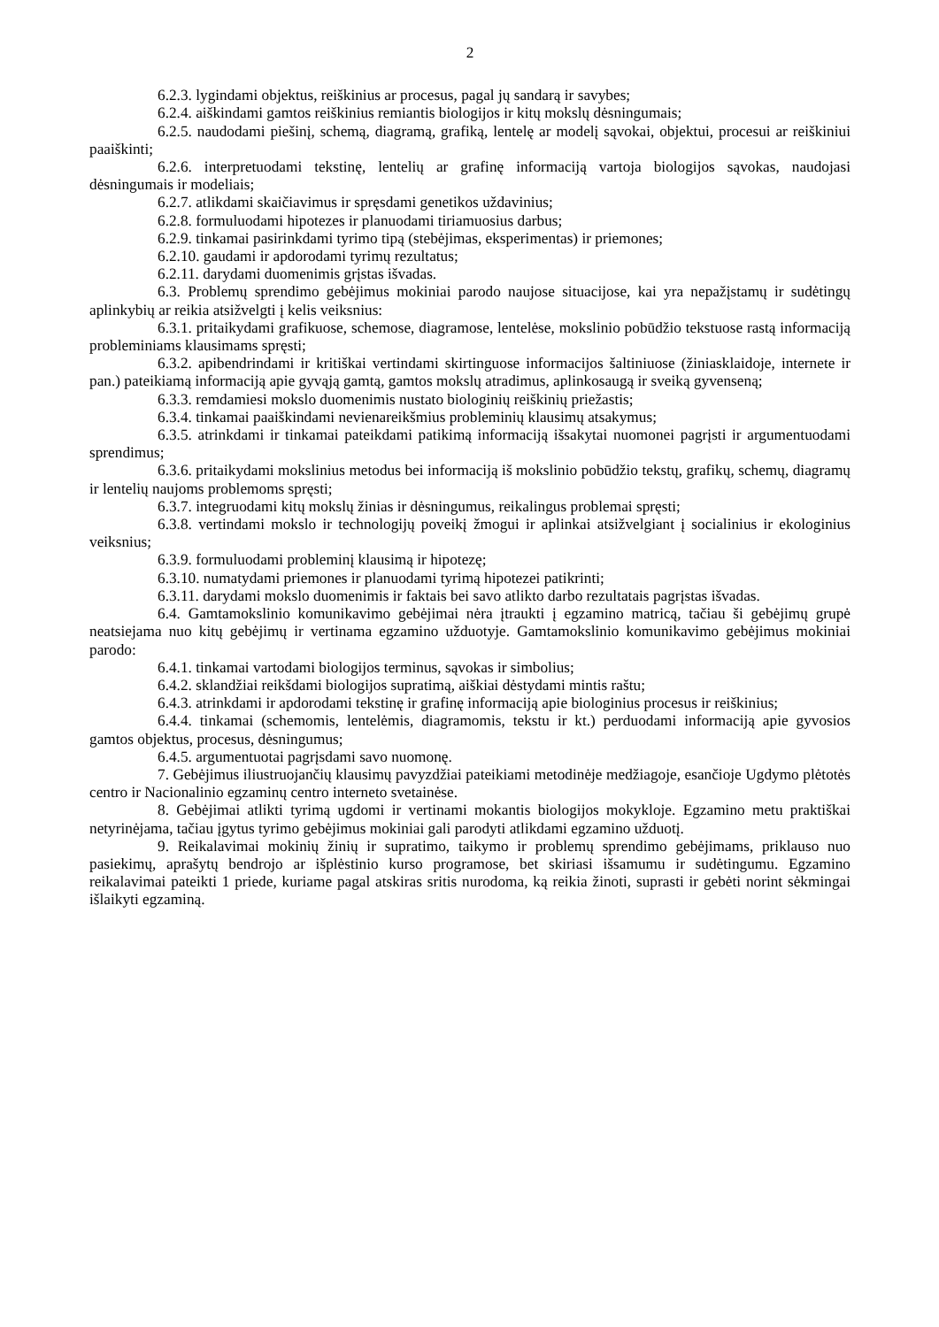2
6.2.3. lygindami objektus, reiškinius ar procesus, pagal jų sandarą ir savybes;
6.2.4. aiškindami gamtos reiškinius remiantis biologijos ir kitų mokslų dėsningumais;
6.2.5. naudodami piešinį, schemą, diagramą, grafiką, lentelę ar modelį sąvokai, objektui, procesui ar reiškiniui paaiškinti;
6.2.6. interpretuodami tekstinę, lentelių ar grafinę informaciją vartoja biologijos sąvokas, naudojasi dėsningumais ir modeliais;
6.2.7. atlikdami skaičiavimus ir spręsdami genetikos uždavinius;
6.2.8. formuluodami hipotezes ir planuodami tiriamuosius darbus;
6.2.9. tinkamai pasirinkdami tyrimo tipą (stebėjimas, eksperimentas) ir priemones;
6.2.10. gaudami ir apdorodami tyrimų rezultatus;
6.2.11. darydami duomenimis grįstas išvadas.
6.3. Problemų sprendimo gebėjimus mokiniai parodo naujose situacijose, kai yra nepažįstamų ir sudėtingų aplinkybių ar reikia atsižvelgti į kelis veiksnius:
6.3.1. pritaikydami grafikuose, schemose, diagramose, lentelėse, mokslinio pobūdžio tekstuose rastą informaciją probleminiams klausimams spręsti;
6.3.2. apibendrindami ir kritiškai vertindami skirtinguose informacijos šaltiniuose (žiniasklaidoje, internete ir pan.) pateikiamą informaciją apie gyvąją gamtą, gamtos mokslų atradimus, aplinkosaugą ir sveiką gyvenseną;
6.3.3. remdamiesi mokslo duomenimis nustato biologinių reiškinių priežastis;
6.3.4. tinkamai paaiškindami nevienareikšmius probleminių klausimų atsakymus;
6.3.5. atrinkdami ir tinkamai pateikdami patikimą informaciją išsakytai nuomonei pagrįsti ir argumentuodami sprendimus;
6.3.6. pritaikydami mokslinius metodus bei informaciją iš mokslinio pobūdžio tekstų, grafikų, schemų, diagramų ir lentelių naujoms problemoms spręsti;
6.3.7. integruodami kitų mokslų žinias ir dėsningumus, reikalingus problemai spręsti;
6.3.8. vertindami mokslo ir technologijų poveikį žmogui ir aplinkai atsižvelgiant į socialinius ir ekologinius veiksnius;
6.3.9. formuluodami probleminį klausimą ir hipotezę;
6.3.10. numatydami priemones ir planuodami tyrimą hipotezei patikrinti;
6.3.11. darydami mokslo duomenimis ir faktais bei savo atlikto darbo rezultatais pagrįstas išvadas.
6.4. Gamtamokslinio komunikavimo gebėjimai nėra įtraukti į egzamino matricą, tačiau ši gebėjimų grupė neatsiejama nuo kitų gebėjimų ir vertinama egzamino užduotyje. Gamtamokslinio komunikavimo gebėjimus mokiniai parodo:
6.4.1. tinkamai vartodami biologijos terminus, sąvokas ir simbolius;
6.4.2. sklandžiai reikšdami biologijos supratimą, aiškiai dėstydami mintis raštu;
6.4.3. atrinkdami ir apdorodami tekstinę ir grafinę informaciją apie biologinius procesus ir reiškinius;
6.4.4. tinkamai (schemomis, lentelėmis, diagramomis, tekstu ir kt.) perduodami informaciją apie gyvosios gamtos objektus, procesus, dėsningumus;
6.4.5. argumentuotai pagrįsdami savo nuomonę.
7. Gebėjimus iliustruojančių klausimų pavyzdžiai pateikiami metodinėje medžiagoje, esančioje Ugdymo plėtotės centro ir Nacionalinio egzaminų centro interneto svetainėse.
8. Gebėjimai atlikti tyrimą ugdomi ir vertinami mokantis biologijos mokykloje. Egzamino metu praktiškai netyrinėjama, tačiau įgytus tyrimo gebėjimus mokiniai gali parodyti atlikdami egzamino užduotį.
9. Reikalavimai mokinių žinių ir supratimo, taikymo ir problemų sprendimo gebėjimams, priklauso nuo pasiekimų, aprašytų bendrojo ar išplėstinio kurso programose, bet skiriasi išsamumu ir sudėtingumu. Egzamino reikalavimai pateikti 1 priede, kuriame pagal atskiras sritis nurodoma, ką reikia žinoti, suprasti ir gebėti norint sėkmingai išlaikyti egzaminą.